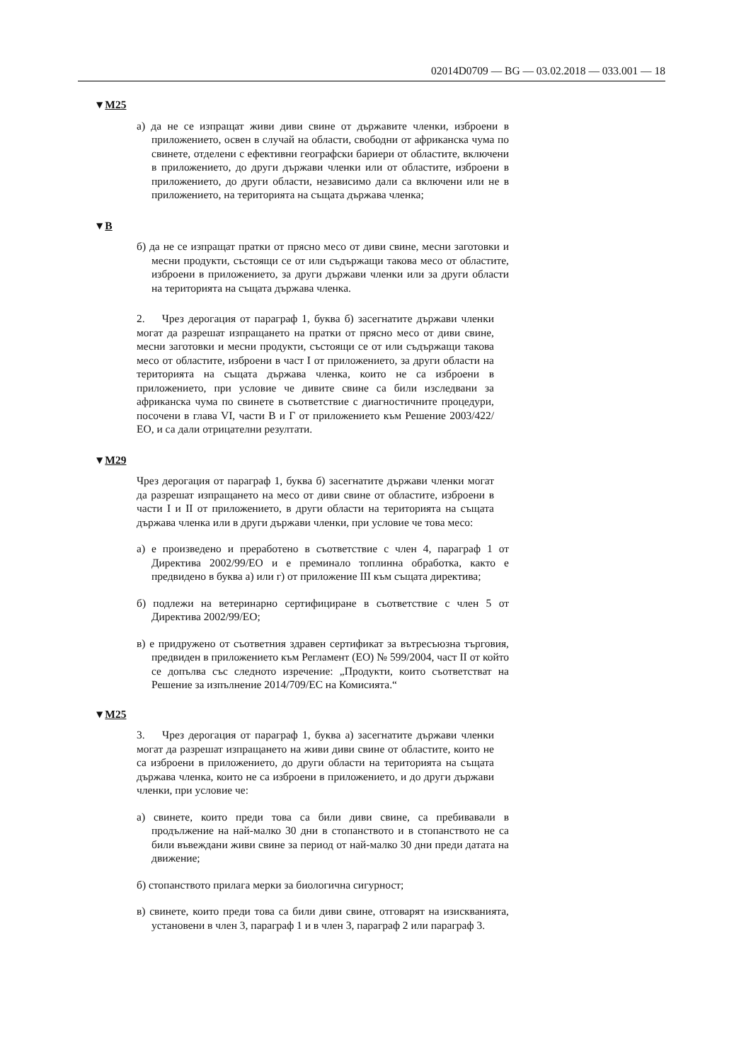02014D0709 — BG — 03.02.2018 — 033.001 — 18
▼M25
а) да не се изпращат живи диви свине от държавите членки, изброени в приложението, освен в случай на области, свободни от африканска чума по свинете, отделени с ефективни географски бариери от областите, включени в приложението, до други държави членки или от областите, изброени в приложението, до други области, независимо дали са включени или не в приложението, на територията на същата държава членка;
▼B
б) да не се изпращат пратки от прясно месо от диви свине, месни заготовки и месни продукти, състоящи се от или съдържащи такова месо от областите, изброени в приложението, за други държави членки или за други области на територията на същата държава членка.
2. Чрез дерогация от параграф 1, буква б) засегнатите държави членки могат да разрешат изпращането на пратки от прясно месо от диви свине, месни заготовки и месни продукти, състоящи се от или съдържащи такова месо от областите, изброени в част I от приложението, за други области на територията на същата държава членка, които не са изброени в приложението, при условие че дивите свине са били изследвани за африканска чума по свинете в съответствие с диагностичните процедури, посочени в глава VI, части B и Г от приложението към Решение 2003/422/ЕО, и са дали отрицателни резултати.
▼M29
Чрез дерогация от параграф 1, буква б) засегнатите държави членки могат да разрешат изпращането на месо от диви свине от областите, изброени в части I и II от приложението, в други области на територията на същата държава членка или в други държави членки, при условие че това месо:
а) е произведено и преработено в съответствие с член 4, параграф 1 от Директива 2002/99/ЕО и е преминало топлинна обработка, както е предвидено в буква а) или г) от приложение III към същата директива;
б) подлежи на ветеринарно сертифициране в съответствие с член 5 от Директива 2002/99/ЕО;
в) е придружено от съответния здравен сертификат за вътресъюзна търговия, предвиден в приложението към Регламент (ЕО) № 599/2004, част II от който се допълва със следното изречение: „Продукти, които съответстват на Решение за изпълнение 2014/709/ЕС на Комисията.“
▼M25
3. Чрез дерогация от параграф 1, буква а) засегнатите държави членки могат да разрешат изпращането на живи диви свине от областите, които не са изброени в приложението, до други области на територията на същата държава членка, които не са изброени в приложението, и до други държави членки, при условие че:
а) свинете, които преди това са били диви свине, са пребивавали в продължение на най-малко 30 дни в стопанството и в стопанството не са били въвеждани живи свине за период от най-малко 30 дни преди датата на движение;
б) стопанството прилага мерки за биологична сигурност;
в) свинете, които преди това са били диви свине, отговарят на изискванията, установени в член 3, параграф 1 и в член 3, параграф 2 или параграф 3.